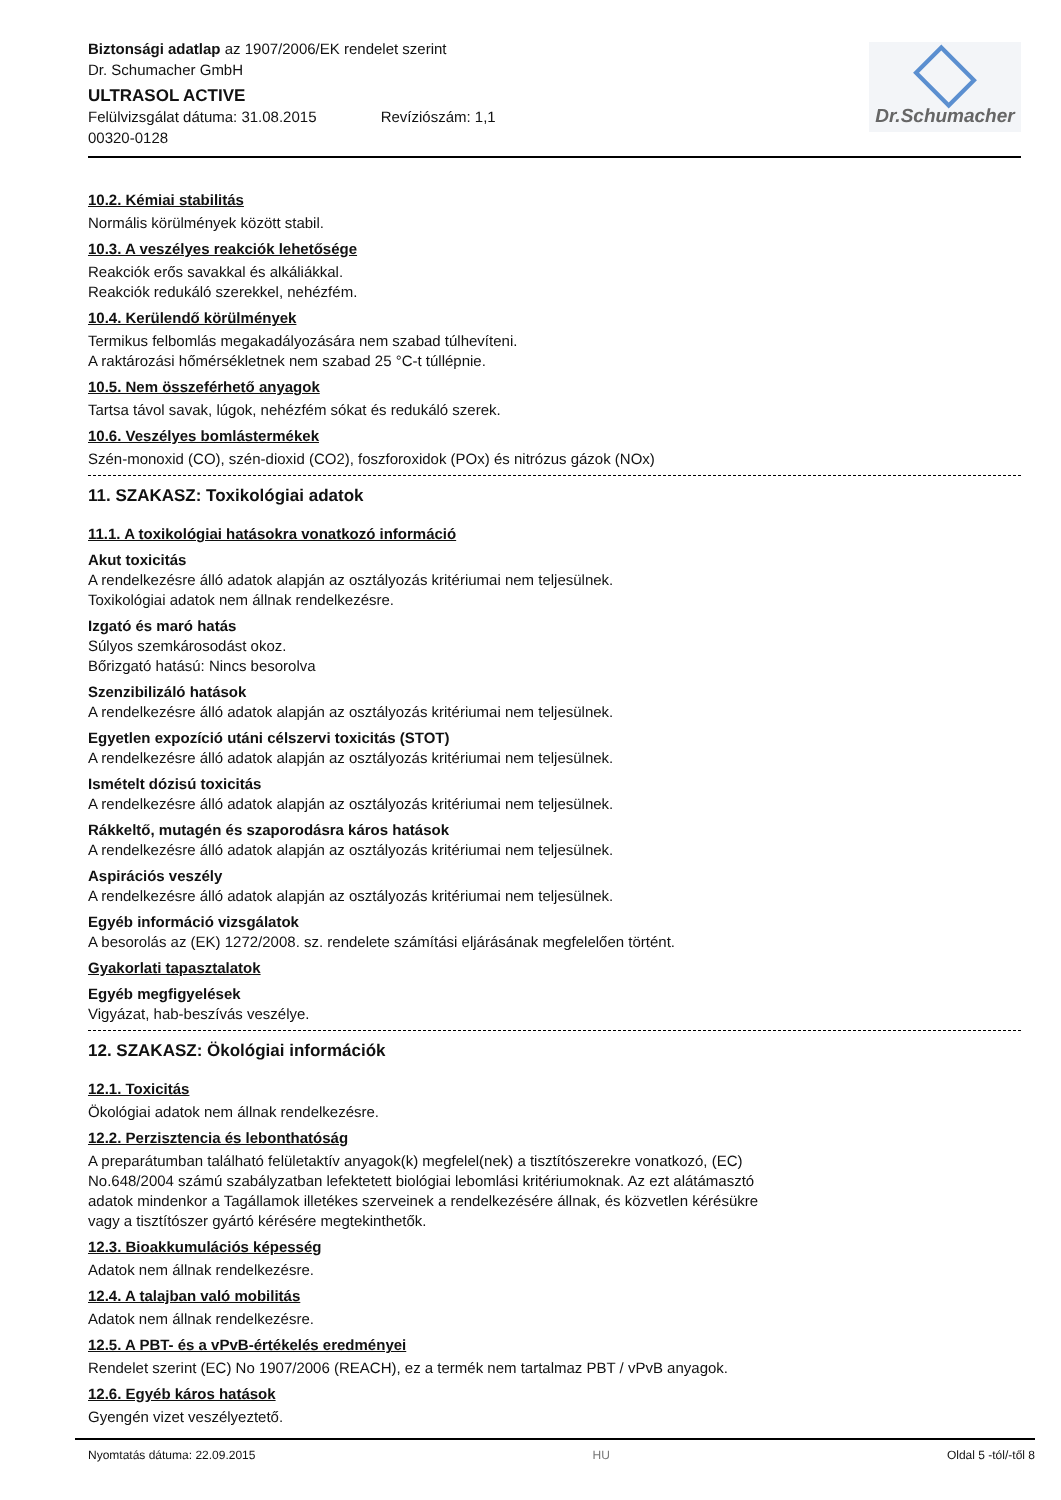Biztonsági adatlap az 1907/2006/EK rendelet szerint
Dr. Schumacher GmbH
ULTRASOL ACTIVE
Felülvizsgálat dátuma: 31.08.2015 Revíziószám: 1,1
00320-0128
Dr.Schumacher
10.2. Kémiai stabilitás
Normális körülmények között stabil.
10.3. A veszélyes reakciók lehetősége
Reakciók erős savakkal és alkáliákkal.
Reakciók redukáló szerekkel, nehézfém.
10.4. Kerülendő körülmények
Termikus felbomlás megakadályozására nem szabad túlhevíteni.
A raktározási hőmérsékletnek nem szabad 25 °C-t túllépnie.
10.5. Nem összeférhető anyagok
Tartsa távol savak, lúgok, nehézfém sókat és redukáló szerek.
10.6. Veszélyes bomlástermékek
Szén-monoxid (CO), szén-dioxid (CO2), foszforoxidok (POx) és nitrózus gázok (NOx)
11. SZAKASZ: Toxikológiai adatok
11.1. A toxikológiai hatásokra vonatkozó információ
Akut toxicitás
A rendelkezésre álló adatok alapján az osztályozás kritériumai nem teljesülnek.
Toxikológiai adatok nem állnak rendelkezésre.
Izgató és maró hatás
Súlyos szemkárosodást okoz.
Bőrizgató hatású: Nincs besorolva
Szenzibilizáló hatások
A rendelkezésre álló adatok alapján az osztályozás kritériumai nem teljesülnek.
Egyetlen expozíció utáni célszervi toxicitás (STOT)
A rendelkezésre álló adatok alapján az osztályozás kritériumai nem teljesülnek.
Ismételt dózisú toxicitás
A rendelkezésre álló adatok alapján az osztályozás kritériumai nem teljesülnek.
Rákkeltő, mutagén és szaporodásra káros hatások
A rendelkezésre álló adatok alapján az osztályozás kritériumai nem teljesülnek.
Aspirációs veszély
A rendelkezésre álló adatok alapján az osztályozás kritériumai nem teljesülnek.
Egyéb információ vizsgálatok
A besorolás az (EK) 1272/2008. sz. rendelete számítási eljárásának megfelelően történt.
Gyakorlati tapasztalatok
Egyéb megfigyelések
Vigyázat, hab-beszívás veszélye.
12. SZAKASZ: Ökológiai információk
12.1. Toxicitás
Ökológiai adatok nem állnak rendelkezésre.
12.2. Perzisztencia és lebonthatóság
A preparátumban található felületaktív anyagok(k) megfelel(nek) a tisztítószerekre vonatkozó, (EC)
No.648/2004 számú szabályzatban lefektetett biológiai lebomlási kritériumoknak. Az ezt alátámasztó
adatok mindenkor a Tagállamok illetékes szerveinek a rendelkezésére állnak, és közvetlen kérésükre
vagy a tisztítószer gyártó kérésére megtekinthetők.
12.3. Bioakkumulációs képesség
Adatok nem állnak rendelkezésre.
12.4. A talajban való mobilitás
Adatok nem állnak rendelkezésre.
12.5. A PBT- és a vPvB-értékelés eredményei
Rendelet szerint (EC) No 1907/2006 (REACH), ez a termék nem tartalmaz PBT / vPvB anyagok.
12.6. Egyéb káros hatások
Gyengén vizet veszélyeztető.
Nyomtatás dátuma: 22.09.2015 HU Oldal 5 -tól/-től 8